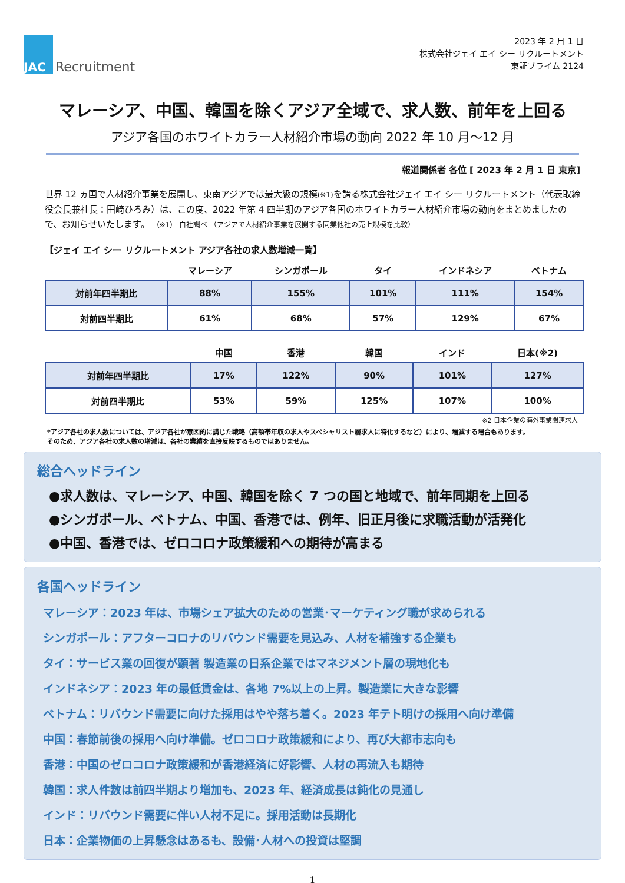JAC
Recruitment
2023 年 2 月 1 日
株式会社ジェイ エイ シー リクルートメント
東証プライム 2124
マレーシア、中国、韓国を除くアジア全域で、求人数、前年を上回る
アジア各国のホワイトカラー人材紹介市場の動向 2022 年 10 月～12 月
報道関係者 各位 [ 2023 年 2 月 1 日 東京]
世界 12 ヵ国で人材紹介事業を展開し、東南アジアでは最大級の規模(※1) を誇る株式会社ジェイ エイ シー リクルートメント（代表取締役会長兼社長：田崎ひろみ）は、この度、2022 年第 4 四半期のアジア各国のホワイトカラー人材紹介市場の動向をまとめましたので、お知らせいたします。 （※1） 自社調べ （アジアで人材紹介事業を展開する同業他社の売上規模を比較）
【ジェイ エイ シー リクルートメント アジア各社の求人数増減一覧】
| | マレーシア | シンガポール | タイ | インドネシア | ベトナム |
| --- | --- | --- | --- | --- | --- |
| 対前年四半期比 | 88% | 155% | 101% | 111% | 154% |
| 対前四半期比 | 61% | 68% | 57% | 129% | 67% |
| | 中国 | 香港 | 韓国 | インド | 日本(※2) |
| --- | --- | --- | --- | --- | --- |
| 対前年四半期比 | 17% | 122% | 90% | 101% | 127% |
| 対前四半期比 | 53% | 59% | 125% | 107% | 100% |
※2 日本企業の海外事業関連求人
*アジア各社の求人数については、アジア各社が意図的に講じた戦略（高額帯年収の求人やスペシャリスト層求人に特化するなど）により、増減する場合もあります。
そのため、アジア各社の求人数の増減は、各社の業績を直接反映するものではありません。
総合ヘッドライン
●求人数は、マレーシア、中国、韓国を除く 7 つの国と地域で、前年同期を上回る
●シンガポール、ベトナム、中国、香港では、例年、旧正月後に求職活動が活発化
●中国、香港では、ゼロコロナ政策緩和への期待が高まる
各国ヘッドライン
マレーシア：2023 年は、市場シェア拡大のための営業･マーケティング職が求められる
シンガポール：アフターコロナのリバウンド需要を見込み、人材を補強する企業も
タイ：サービス業の回復が顕著 製造業の日系企業ではマネジメント層の現地化も
インドネシア：2023 年の最低賃金は、各地 7%以上の上昇。製造業に大きな影響
ベトナム：リバウンド需要に向けた採用はやや落ち着く。2023 年テト明けの採用へ向け準備
中国：春節前後の採用へ向け準備。ゼロコロナ政策緩和により、再び大都市志向も
香港：中国のゼロコロナ政策緩和が香港経済に好影響、人材の再流入も期待
韓国：求人件数は前四半期より増加も、2023 年、経済成長は鈍化の見通し
インド：リバウンド需要に伴い人材不足に。採用活動は長期化
日本：企業物価の上昇懸念はあるも、設備･人材への投資は堅調
1